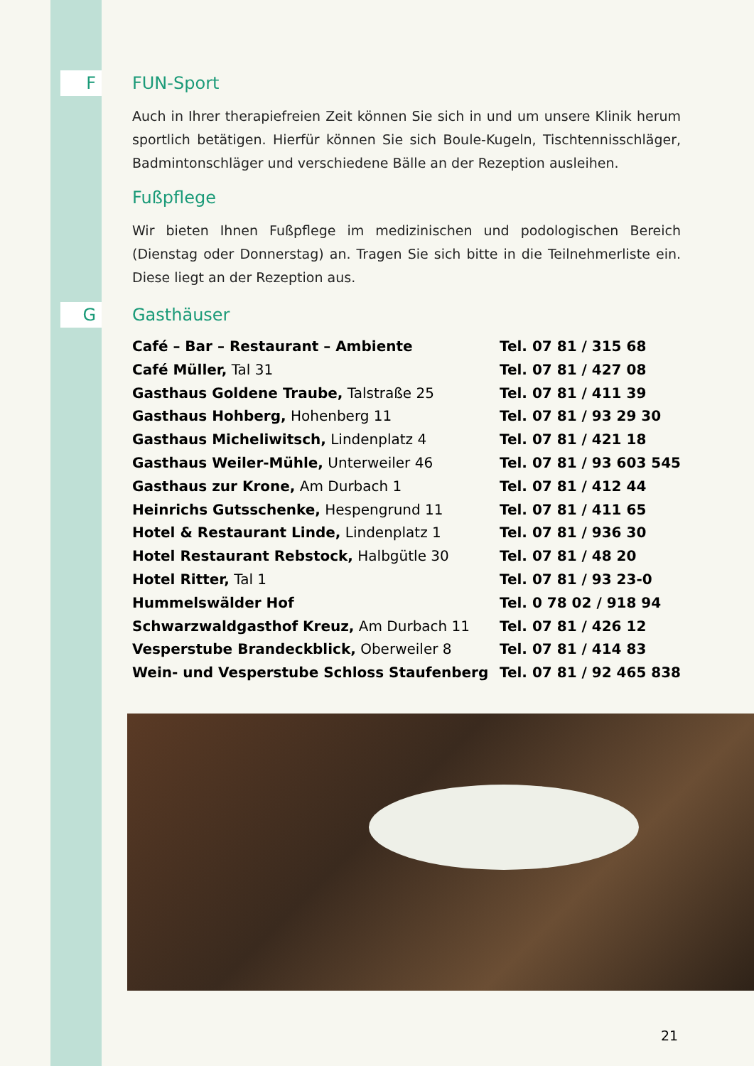F
FUN-Sport
Auch in Ihrer therapiefreien Zeit können Sie sich in und um unsere Klinik herum sportlich betätigen. Hierfür können Sie sich Boule-Kugeln, Tischtennisschläger, Badmintonschläger und verschiedene Bälle an der Rezeption ausleihen.
Fußpflege
Wir bieten Ihnen Fußpflege im medizinischen und podologischen Bereich (Dienstag oder Donnerstag) an. Tragen Sie sich bitte in die Teilnehmerliste ein. Diese liegt an der Rezeption aus.
G
Gasthäuser
| Café – Bar – Restaurant – Ambiente | Tel. 07 81 / 315 68 |
| Café Müller, Tal 31 | Tel. 07 81 / 427 08 |
| Gasthaus Goldene Traube, Talstraße 25 | Tel. 07 81 / 411 39 |
| Gasthaus Hohberg, Hohenberg 11 | Tel. 07 81 / 93 29 30 |
| Gasthaus Micheliwitsch, Lindenplatz 4 | Tel. 07 81 / 421 18 |
| Gasthaus Weiler-Mühle, Unterweiler 46 | Tel. 07 81 / 93 603 545 |
| Gasthaus zur Krone, Am Durbach 1 | Tel. 07 81 / 412 44 |
| Heinrichs Gutsschenke, Hespengrund 11 | Tel. 07 81 / 411 65 |
| Hotel & Restaurant Linde, Lindenplatz 1 | Tel. 07 81 / 936 30 |
| Hotel Restaurant Rebstock, Halbgütle 30 | Tel. 07 81 / 48 20 |
| Hotel Ritter, Tal 1 | Tel. 07 81 / 93 23-0 |
| Hummelswälder Hof | Tel. 0 78 02 / 918 94 |
| Schwarzwaldgasthof Kreuz, Am Durbach 11 | Tel. 07 81 / 426 12 |
| Vesperstube Brandeckblick, Oberweiler 8 | Tel. 07 81 / 414 83 |
| Wein- und Vesperstube Schloss Staufenberg | Tel. 07 81 / 92 465 838 |
21